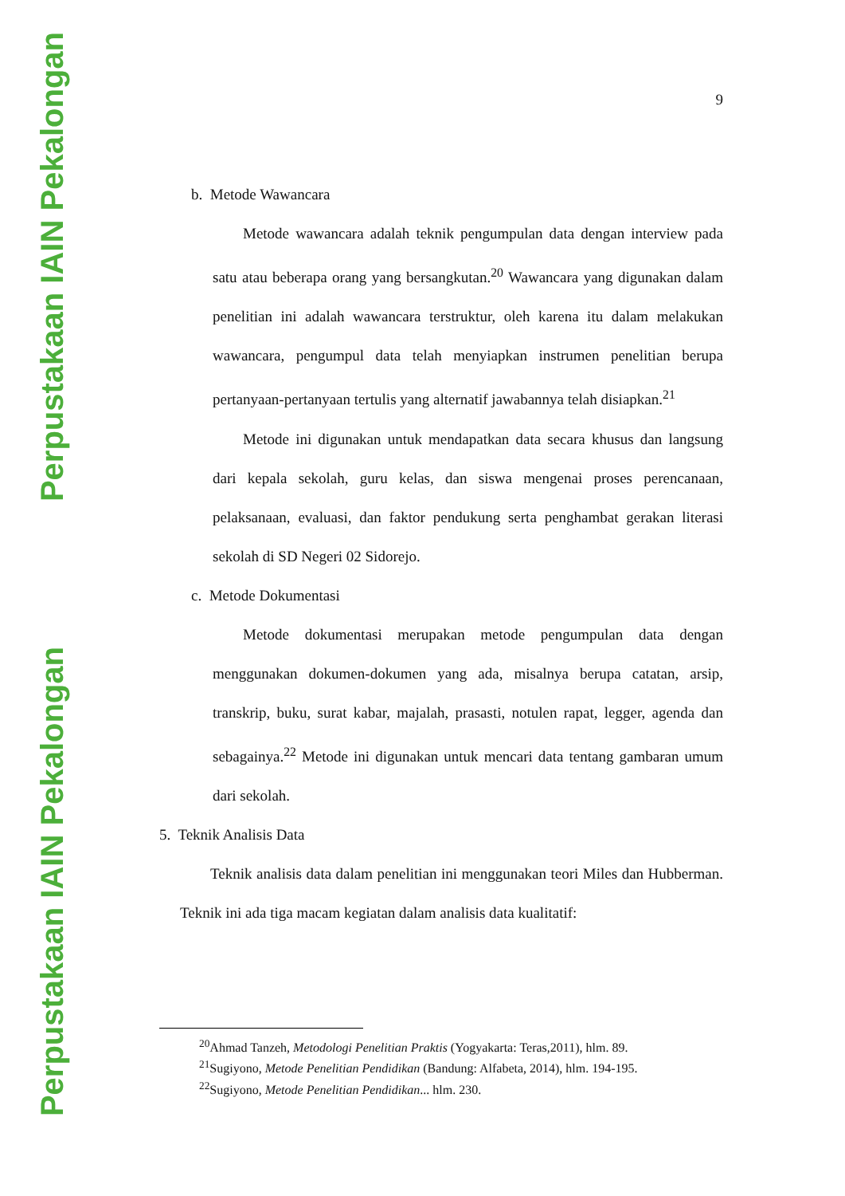Perpustakaan IAIN Pekalongan
Perpustakaan IAIN Pekalongan
9
b. Metode Wawancara
Metode wawancara adalah teknik pengumpulan data dengan interview pada satu atau beberapa orang yang bersangkutan.<sup>20</sup> Wawancara yang digunakan dalam penelitian ini adalah wawancara terstruktur, oleh karena itu dalam melakukan wawancara, pengumpul data telah menyiapkan instrumen penelitian berupa pertanyaan-pertanyaan tertulis yang alternatif jawabannya telah disiapkan.<sup>21</sup>
Metode ini digunakan untuk mendapatkan data secara khusus dan langsung dari kepala sekolah, guru kelas, dan siswa mengenai proses perencanaan, pelaksanaan, evaluasi, dan faktor pendukung serta penghambat gerakan literasi sekolah di SD Negeri 02 Sidorejo.
c. Metode Dokumentasi
Metode dokumentasi merupakan metode pengumpulan data dengan menggunakan dokumen-dokumen yang ada, misalnya berupa catatan, arsip, transkrip, buku, surat kabar, majalah, prasasti, notulen rapat, legger, agenda dan sebagainya.<sup>22</sup> Metode ini digunakan untuk mencari data tentang gambaran umum dari sekolah.
5. Teknik Analisis Data
Teknik analisis data dalam penelitian ini menggunakan teori Miles dan Hubberman. Teknik ini ada tiga macam kegiatan dalam analisis data kualitatif:
<sup>20</sup> Ahmad Tanzeh, Metodologi Penelitian Praktis (Yogyakarta: Teras,2011), hlm. 89.
<sup>21</sup> Sugiyono, Metode Penelitian Pendidikan (Bandung: Alfabeta, 2014), hlm. 194-195.
<sup>22</sup> Sugiyono, Metode Penelitian Pendidikan... hlm. 230.